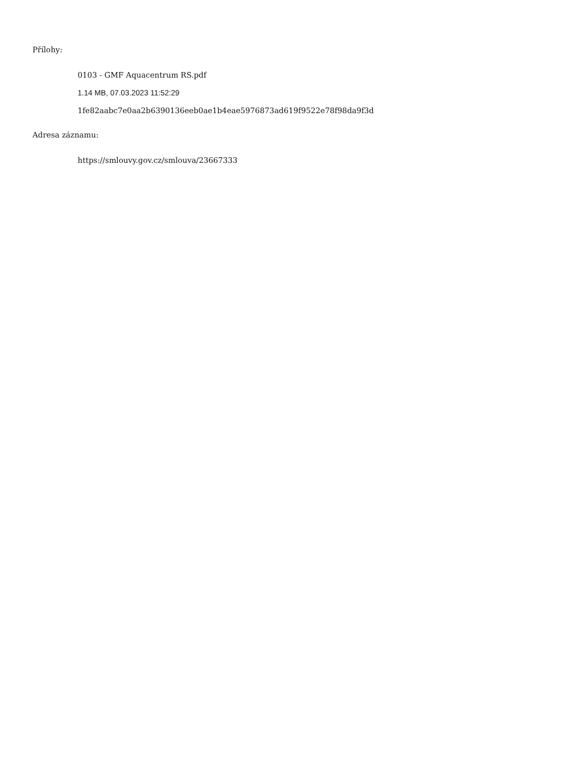Přílohy:
0103 - GMF Aquacentrum RS.pdf
1.14 MB, 07.03.2023 11:52:29
1fe82aabc7e0aa2b6390136eeb0ae1b4eae5976873ad619f9522e78f98da9f3d
Adresa záznamu:
https://smlouvy.gov.cz/smlouva/23667333